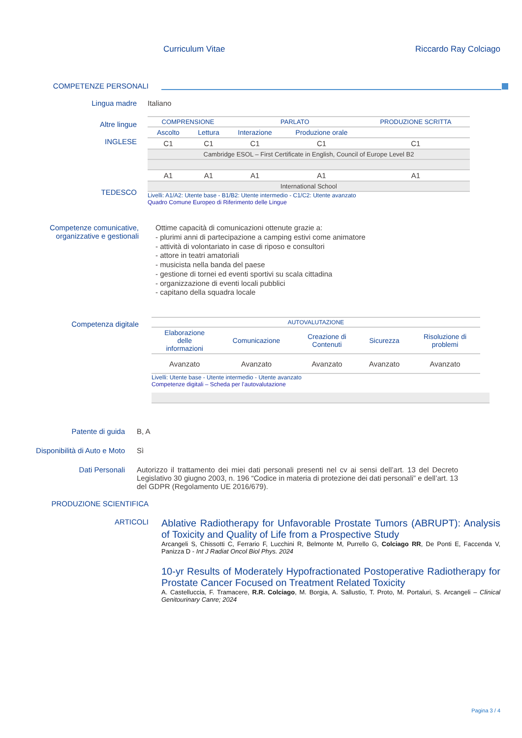Curriculum Vitae Riccardo Ray Colciago
COMPETENZE PERSONALI
Lingua madre Italiano
Altre lingue
INGLESE
TEDESCO
| COMPRENSIONE | | PARLATO | | PRODUZIONE SCRITTA |
| --- | --- | --- | --- | --- |
| Ascolto | Lettura | Interazione | Produzione orale | |
| C1 | C1 | C1 | C1 | C1 |
| Cambridge ESOL – First Certificate in English, Council of Europe Level B2 | | | | |
| A1 | A1 | A1 | A1 | A1 |
| International School | | | | |
Livelli: A1/A2: Utente base - B1/B2: Utente intermedio - C1/C2: Utente avanzato
Quadro Comune Europeo di Riferimento delle Lingue
Competenze comunicative,
organizzative e gestionali
Ottime capacità di comunicazioni ottenute grazie a:
- plurimi anni di partecipazione a camping estivi come animatore
- attività di volontariato in case di riposo e consultori
- attore in teatri amatoriali
- musicista nella banda del paese
- gestione di tornei ed eventi sportivi su scala cittadina
- organizzazione di eventi locali pubblici
- capitano della squadra locale
Competenza digitale
| AUTOVALUTAZIONE | | | | |
| --- | --- | --- | --- | --- |
| Elaborazione delle informazioni | Comunicazione | Creazione di Contenuti | Sicurezza | Risoluzione di problemi |
| Avanzato | Avanzato | Avanzato | Avanzato | Avanzato |
Livelli: Utente base - Utente intermedio - Utente avanzato
Competenze digitali – Scheda per l’autovalutazione
Patente di guida B, A
Disponibilità di Auto e Moto Sì
Dati Personali Autorizzo il trattamento dei miei dati personali presenti nel cv ai sensi dell’art. 13 del Decreto Legislativo 30 giugno 2003, n. 196 “Codice in materia di protezione dei dati personali” e dell’art. 13 del GDPR (Regolamento UE 2016/679).
PRODUZIONE SCIENTIFICA
ARTICOLI
Ablative Radiotherapy for Unfavorable Prostate Tumors (ABRUPT): Analysis of Toxicity and Quality of Life from a Prospective Study
Arcangeli S, Chissotti C, Ferrario F, Lucchini R, Belmonte M, Purrello G, Colciago RR, De Ponti E, Faccenda V, Panizza D - Int J Radiat Oncol Biol Phys. 2024
10-yr Results of Moderately Hypofractionated Postoperative Radiotherapy for Prostate Cancer Focused on Treatment Related Toxicity
A. Castelluccia, F. Tramacere, R.R. Colciago, M. Borgia, A. Sallustio, T. Proto, M. Portaluri, S. Arcangeli – Clinical Genitourinary Canre; 2024
Pagina 3 / 4